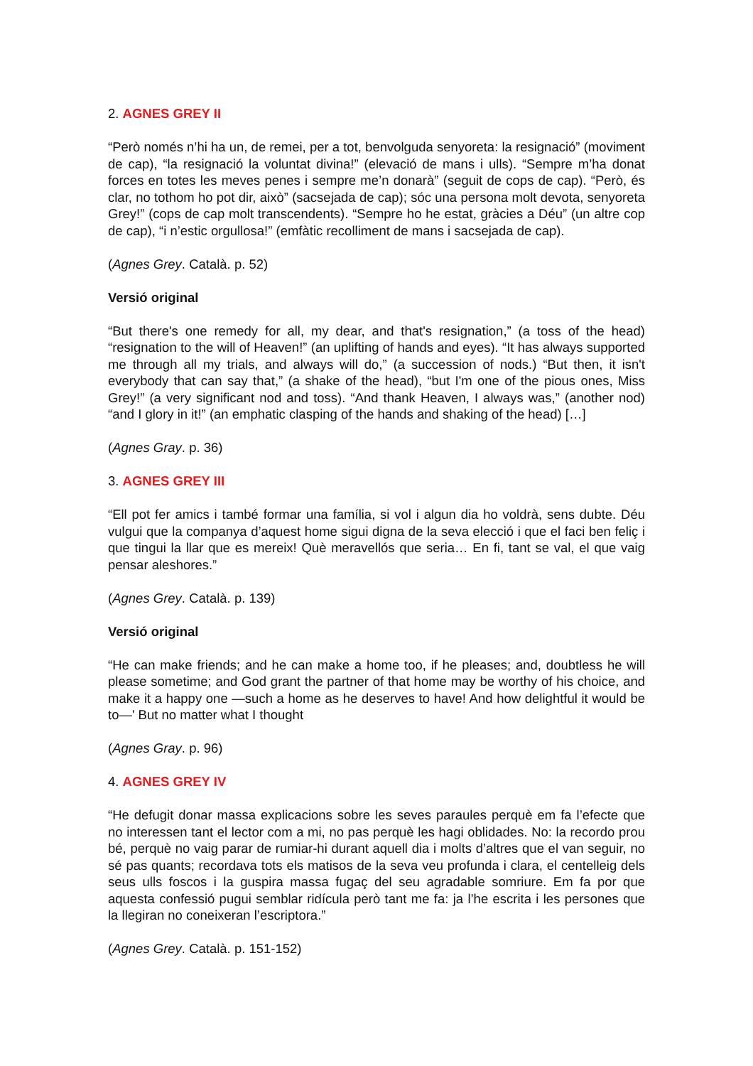2. AGNES GREY II
“Però només n’hi ha un, de remei, per a tot, benvolguda senyoreta: la resignació” (moviment de cap), “la resignació la voluntat divina!” (elevació de mans i ulls). “Sempre m’ha donat forces en totes les meves penes i sempre me’n donarà” (seguit de cops de cap). “Però, és clar, no tothom ho pot dir, això” (sacsejada de cap); sóc una persona molt devota, senyoreta Grey!” (cops de cap molt transcendents). “Sempre ho he estat, gràcies a Déu” (un altre cop de cap), “i n’estic orgullosa!” (emfàtic recolliment de mans i sacsejada de cap).
(Agnes Grey. Català. p. 52)
Versió original
“But there's one remedy for all, my dear, and that's resignation,” (a toss of the head) “resignation to the will of Heaven!” (an uplifting of hands and eyes). “It has always supported me through all my trials, and always will do,” (a succession of nods.) “But then, it isn't everybody that can say that,” (a shake of the head), “but I'm one of the pious ones, Miss Grey!” (a very significant nod and toss). “And thank Heaven, I always was,” (another nod) “and I glory in it!” (an emphatic clasping of the hands and shaking of the head) […]
(Agnes Gray. p. 36)
3. AGNES GREY III
“Ell pot fer amics i també formar una família, si vol i algun dia ho voldrà, sens dubte. Déu vulgui que la companya d’aquest home sigui digna de la seva elecció i que el faci ben feliç i que tingui la llar que es mereix! Què meravellós que seria… En fi, tant se val, el que vaig pensar aleshores.”
(Agnes Grey. Català. p. 139)
Versió original
“He can make friends; and he can make a home too, if he pleases; and, doubtless he will please sometime; and God grant the partner of that home may be worthy of his choice, and make it a happy one —such a home as he deserves to have! And how delightful it would be to—' But no matter what I thought
(Agnes Gray. p. 96)
4. AGNES GREY IV
“He defugit donar massa explicacions sobre les seves paraules perquè em fa l’efecte que no interessen tant el lector com a mi, no pas perquè les hagi oblidades. No: la recordo prou bé, perquè no vaig parar de rumiar-hi durant aquell dia i molts d’altres que el van seguir, no sé pas quants; recordava tots els matisos de la seva veu profunda i clara, el centelleig dels seus ulls foscos i la guspira massa fugaç del seu agradable somriure. Em fa por que aquesta confessió pugui semblar ridícula però tant me fa: ja l’he escrita i les persones que la llegiran no coneixeran l’escriptora.”
(Agnes Grey. Català. p. 151-152)